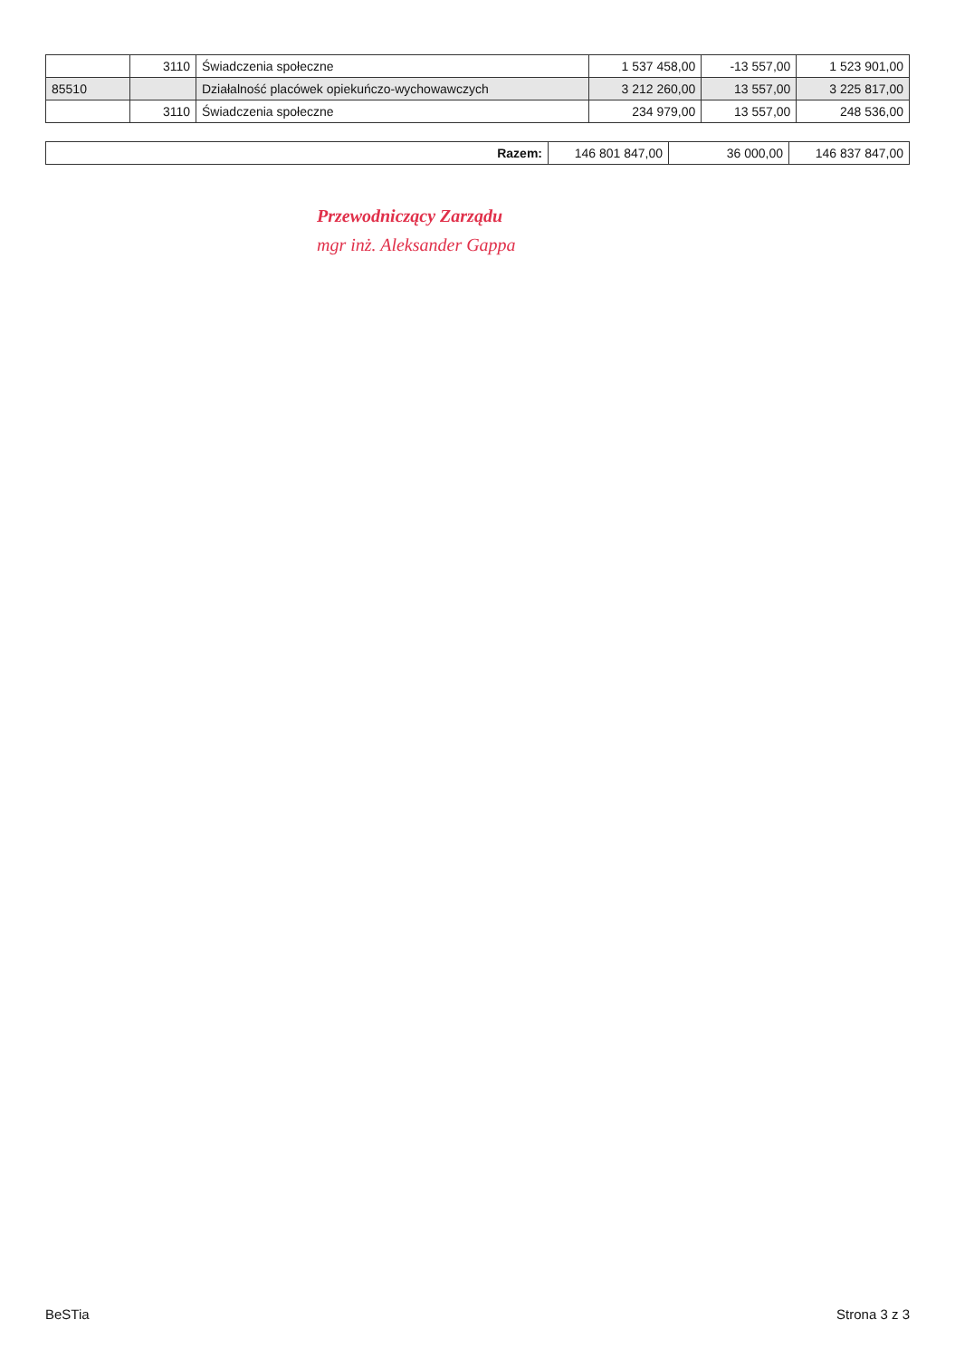| | 3110 | Świadczenia społeczne | 1 537 458,00 | -13 557,00 | 1 523 901,00 |
| 85510 | | Działalność placówek opiekuńczo-wychowawczych | 3 212 260,00 | 13 557,00 | 3 225 817,00 |
| | 3110 | Świadczenia społeczne | 234 979,00 | 13 557,00 | 248 536,00 |
| Razem: | 146 801 847,00 | 36 000,00 | 146 837 847,00 |
Przewodniczący Zarządu
mgr inż. Aleksander Gappa
BeSTia Strona 3 z 3